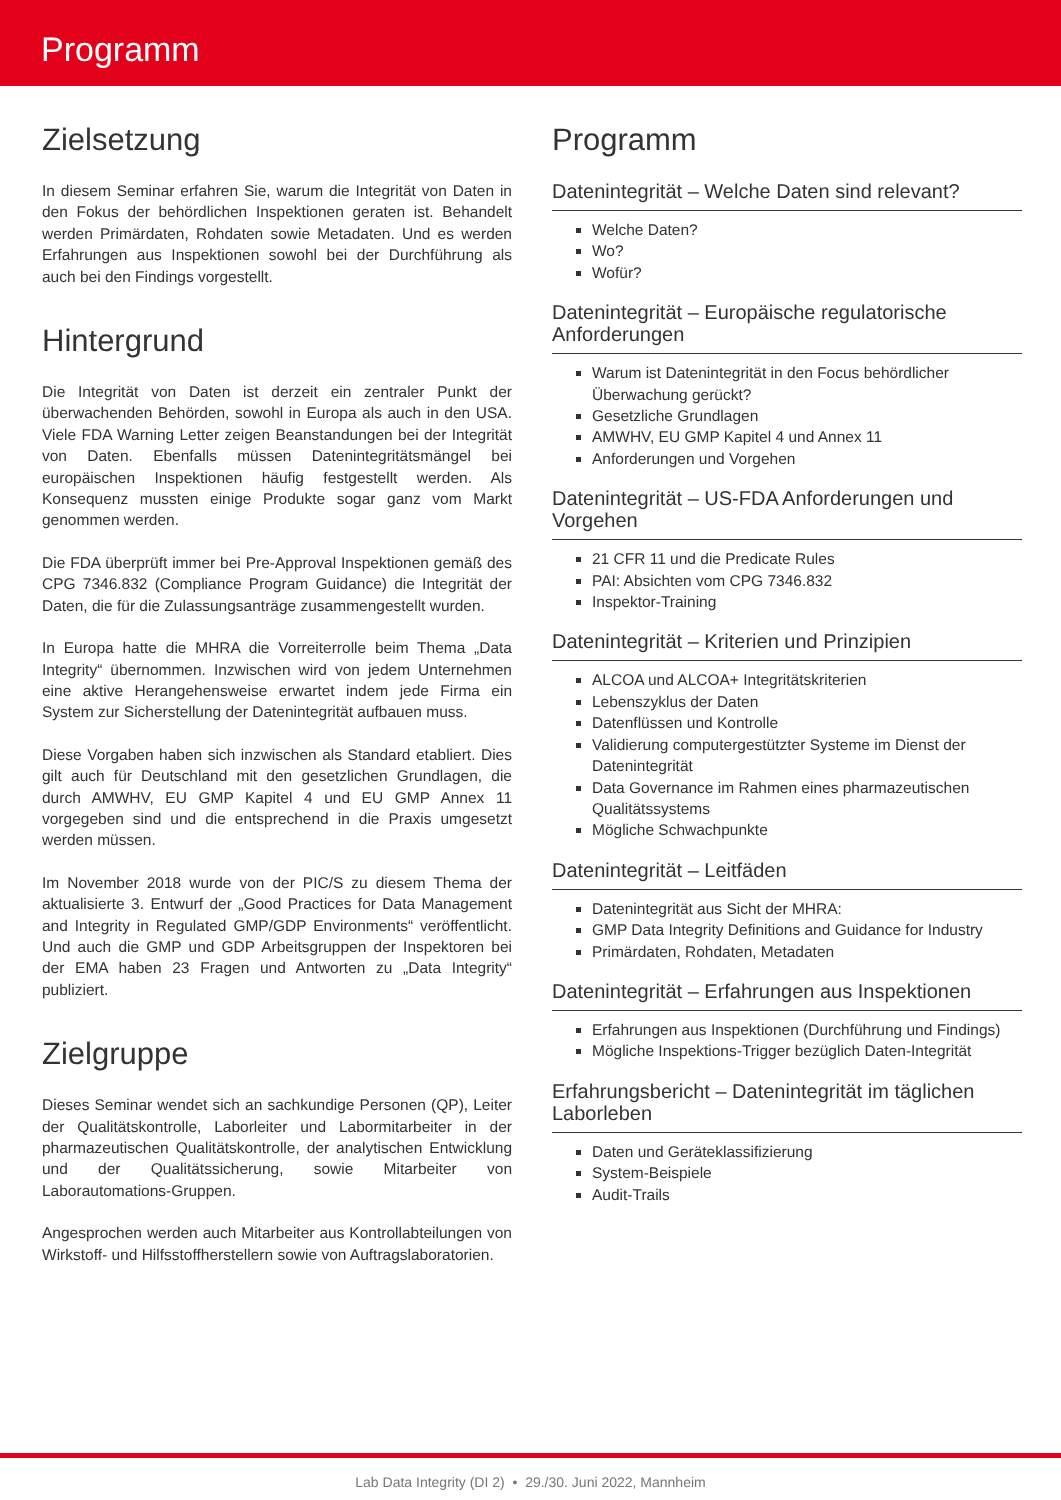Programm
Zielsetzung
In diesem Seminar erfahren Sie, warum die Integrität von Daten in den Fokus der behördlichen Inspektionen geraten ist. Behandelt werden Primärdaten, Rohdaten sowie Metadaten. Und es werden Erfahrungen aus Inspektionen sowohl bei der Durchführung als auch bei den Findings vorgestellt.
Hintergrund
Die Integrität von Daten ist derzeit ein zentraler Punkt der überwachenden Behörden, sowohl in Europa als auch in den USA. Viele FDA Warning Letter zeigen Beanstandungen bei der Integrität von Daten. Ebenfalls müssen Datenintegritätsmängel bei europäischen Inspektionen häufig festgestellt werden. Als Konsequenz mussten einige Produkte sogar ganz vom Markt genommen werden.
Die FDA überprüft immer bei Pre-Approval Inspektionen gemäß des CPG 7346.832 (Compliance Program Guidance) die Integrität der Daten, die für die Zulassungsanträge zusammengestellt wurden.
In Europa hatte die MHRA die Vorreiterrolle beim Thema „Data Integrity“ übernommen. Inzwischen wird von jedem Unternehmen eine aktive Herangehensweise erwartet indem jede Firma ein System zur Sicherstellung der Datenintegrität aufbauen muss.
Diese Vorgaben haben sich inzwischen als Standard etabliert. Dies gilt auch für Deutschland mit den gesetzlichen Grundlagen, die durch AMWHV, EU GMP Kapitel 4 und EU GMP Annex 11 vorgegeben sind und die entsprechend in die Praxis umgesetzt werden müssen.
Im November 2018 wurde von der PIC/S zu diesem Thema der aktualisierte 3. Entwurf der „Good Practices for Data Management and Integrity in Regulated GMP/GDP Environments“ veröffentlicht. Und auch die GMP und GDP Arbeitsgruppen der Inspektoren bei der EMA haben 23 Fragen und Antworten zu „Data Integrity“ publiziert.
Zielgruppe
Dieses Seminar wendet sich an sachkundige Personen (QP), Leiter der Qualitätskontrolle, Laborleiter und Labormitarbeiter in der pharmazeutischen Qualitätskontrolle, der analytischen Entwicklung und der Qualitätssicherung, sowie Mitarbeiter von Laborautomations-Gruppen.
Angesprochen werden auch Mitarbeiter aus Kontrollabteilungen von Wirkstoff- und Hilfsstoffherstellern sowie von Auftragslaboratorien.
Programm
Datenintegrität – Welche Daten sind relevant?
Welche Daten?
Wo?
Wofür?
Datenintegrität – Europäische regulatorische Anforderungen
Warum ist Datenintegrität in den Focus behördlicher Überwachung gerückt?
Gesetzliche Grundlagen
AMWHV, EU GMP Kapitel 4 und Annex 11
Anforderungen und Vorgehen
Datenintegrität – US-FDA Anforderungen und Vorgehen
21 CFR 11 und die Predicate Rules
PAI: Absichten vom CPG 7346.832
Inspektor-Training
Datenintegrität – Kriterien und Prinzipien
ALCOA und ALCOA+ Integritätskriterien
Lebenszyklus der Daten
Datenflüssen und Kontrolle
Validierung computergestützter Systeme im Dienst der Datenintegrität
Data Governance im Rahmen eines pharmazeutischen Qualitätssystems
Mögliche Schwachpunkte
Datenintegrität – Leitfäden
Datenintegrität aus Sicht der MHRA:
GMP Data Integrity Definitions and Guidance for Industry
Primärdaten, Rohdaten, Metadaten
Datenintegrität – Erfahrungen aus Inspektionen
Erfahrungen aus Inspektionen (Durchführung und Findings)
Mögliche Inspektions-Trigger bezüglich Daten-Integrität
Erfahrungsbericht – Datenintegrität im täglichen Laborleben
Daten und Geräteklassifizierung
System-Beispiele
Audit-Trails
Lab Data Integrity (DI 2) • 29./30. Juni 2022, Mannheim